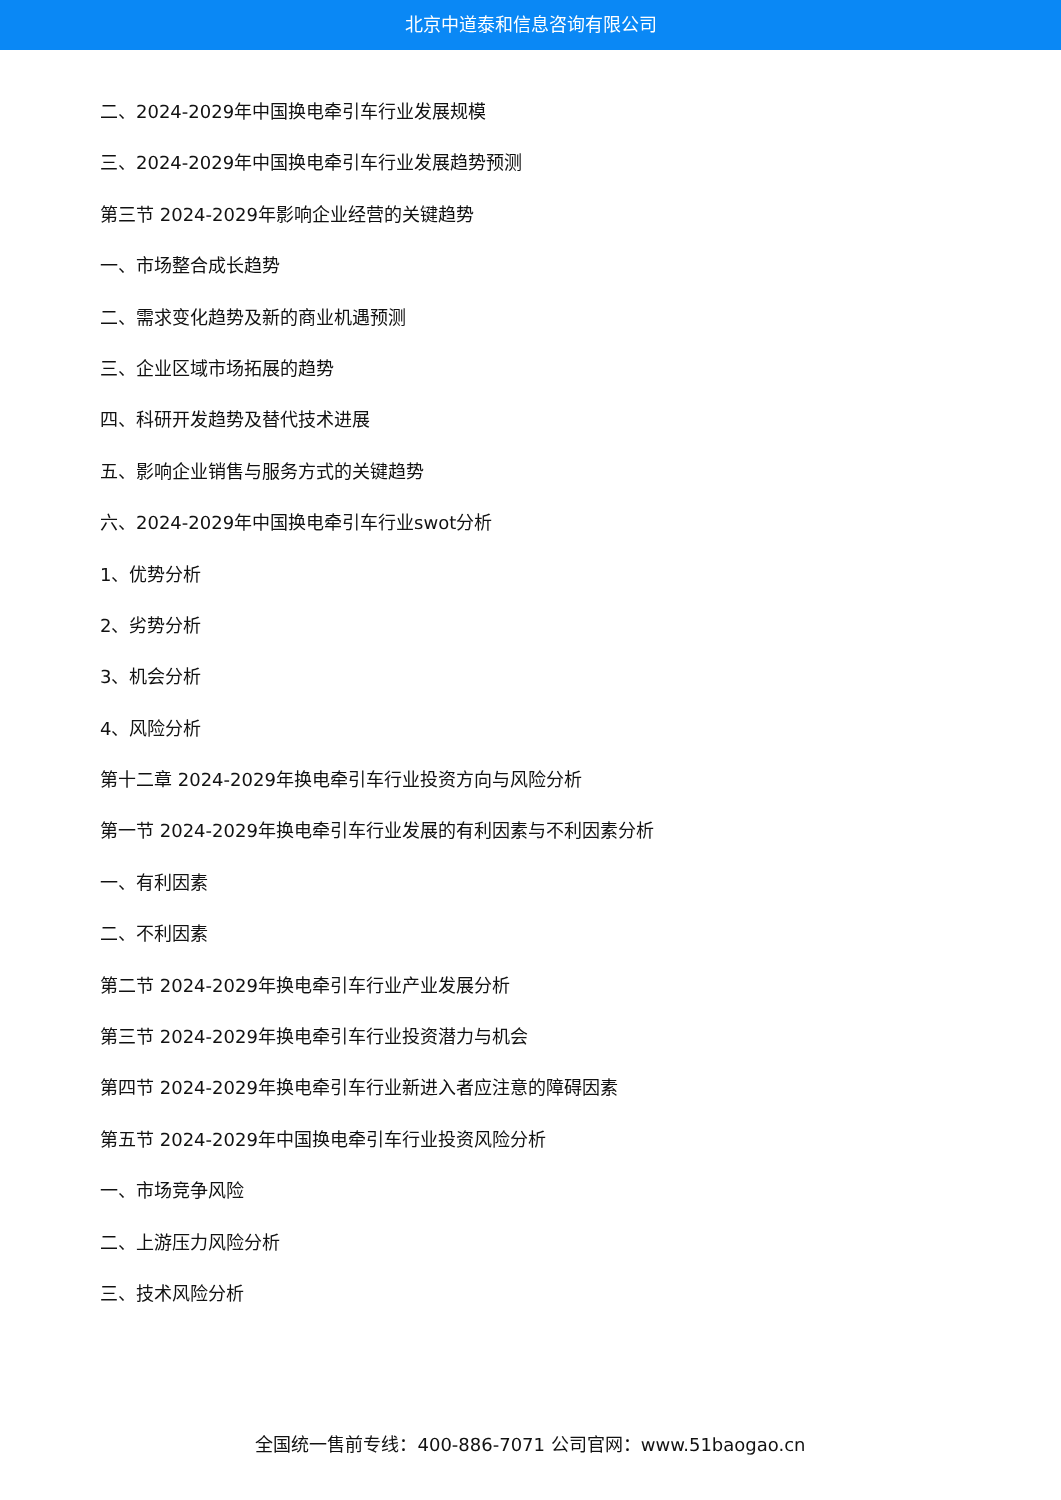北京中道泰和信息咨询有限公司
二、2024-2029年中国换电牵引车行业发展规模
三、2024-2029年中国换电牵引车行业发展趋势预测
第三节 2024-2029年影响企业经营的关键趋势
一、市场整合成长趋势
二、需求变化趋势及新的商业机遇预测
三、企业区域市场拓展的趋势
四、科研开发趋势及替代技术进展
五、影响企业销售与服务方式的关键趋势
六、2024-2029年中国换电牵引车行业swot分析
1、优势分析
2、劣势分析
3、机会分析
4、风险分析
第十二章 2024-2029年换电牵引车行业投资方向与风险分析
第一节 2024-2029年换电牵引车行业发展的有利因素与不利因素分析
一、有利因素
二、不利因素
第二节 2024-2029年换电牵引车行业产业发展分析
第三节 2024-2029年换电牵引车行业投资潜力与机会
第四节 2024-2029年换电牵引车行业新进入者应注意的障碍因素
第五节 2024-2029年中国换电牵引车行业投资风险分析
一、市场竞争风险
二、上游压力风险分析
三、技术风险分析
全国统一售前专线：400-886-7071 公司官网：www.51baogao.cn